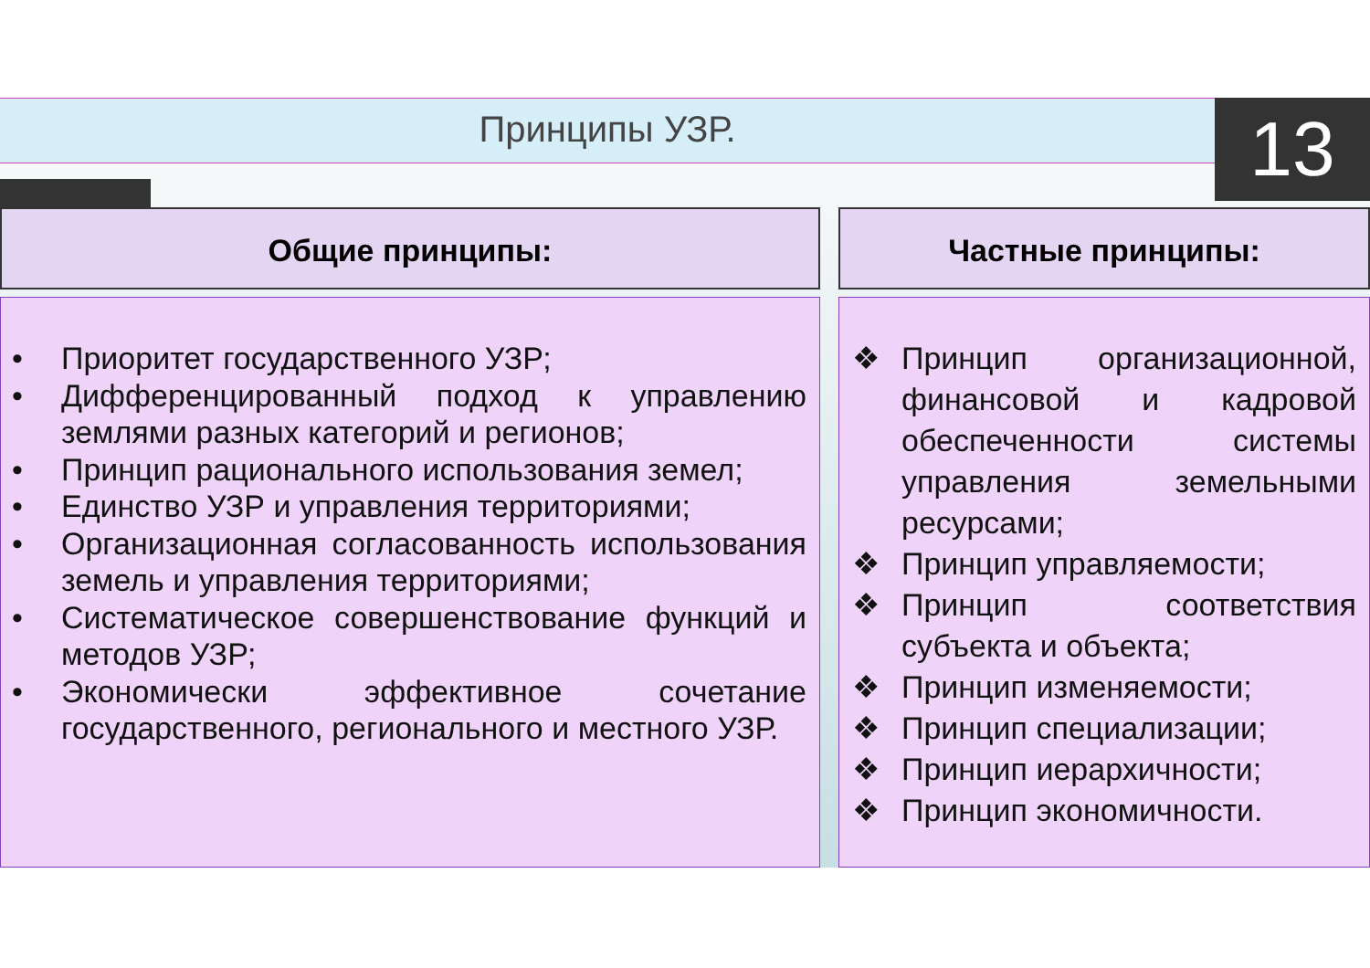Принципы УЗР. 13
Общие принципы: Частные принципы:
• Приоритет государственного УЗР;
• Дифференцированный подход к управлению землями разных категорий и регионов;
• Принцип рационального использования земел;
• Единство УЗР и управления территориями;
• Организационная согласованность использования земель и управления территориями;
• Систематическое совершенствование функций и методов УЗР;
• Экономически эффективное сочетание государственного, регионального и местного УЗР.
❖ Принцип организационной, финансовой и кадровой обеспеченности системы управления земельными ресурсами;
❖ Принцип управляемости;
❖ Принцип соответствия субъекта и объекта;
❖ Принцип изменяемости;
❖ Принцип специализации;
❖ Принцип иерархичности;
❖ Принцип экономичности.